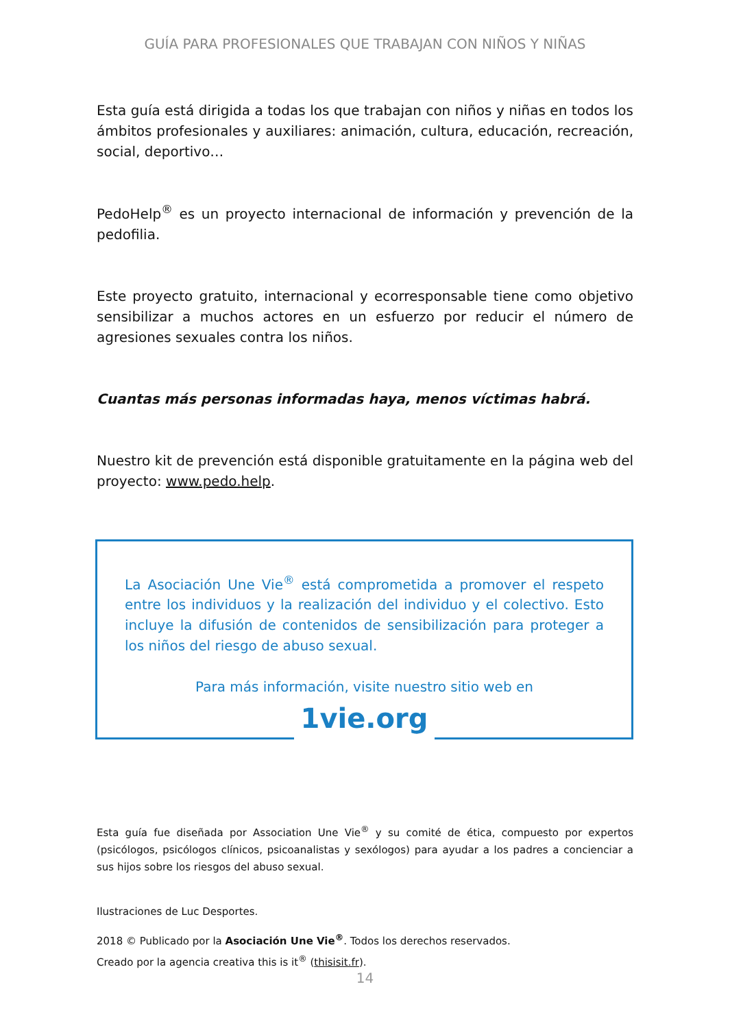GUÍA PARA PROFESIONALES QUE TRABAJAN CON NIÑOS Y NIÑAS
Esta guía está dirigida a todas los que trabajan con niños y niñas en todos los ámbitos profesionales y auxiliares: animación, cultura, educación, recreación, social, deportivo…
PedoHelp<sup>®</sup> es un proyecto internacional de información y prevención de la pedofilia.
Este proyecto gratuito, internacional y ecorresponsable tiene como objetivo sensibilizar a muchos actores en un esfuerzo por reducir el número de agresiones sexuales contra los niños.
Cuantas más personas informadas haya, menos víctimas habrá.
Nuestro kit de prevención está disponible gratuitamente en la página web del proyecto: www.pedo.help.
La Asociación Une Vie<sup>®</sup> está comprometida a promover el respeto entre los individuos y la realización del individuo y el colectivo. Esto incluye la difusión de contenidos de sensibilización para proteger a los niños del riesgo de abuso sexual.
Para más información, visite nuestro sitio web en
1vie.org
Esta guía fue diseñada por Association Une Vie<sup>®</sup> y su comité de ética, compuesto por expertos (psicólogos, psicólogos clínicos, psicoanalistas y sexólogos) para ayudar a los padres a concienciar a sus hijos sobre los riesgos del abuso sexual.
Ilustraciones de Luc Desportes.
2018 © Publicado por la Asociación Une Vie<sup>®</sup>. Todos los derechos reservados.
Creado por la agencia creativa this is it<sup>®</sup> (thisisit.fr).
14